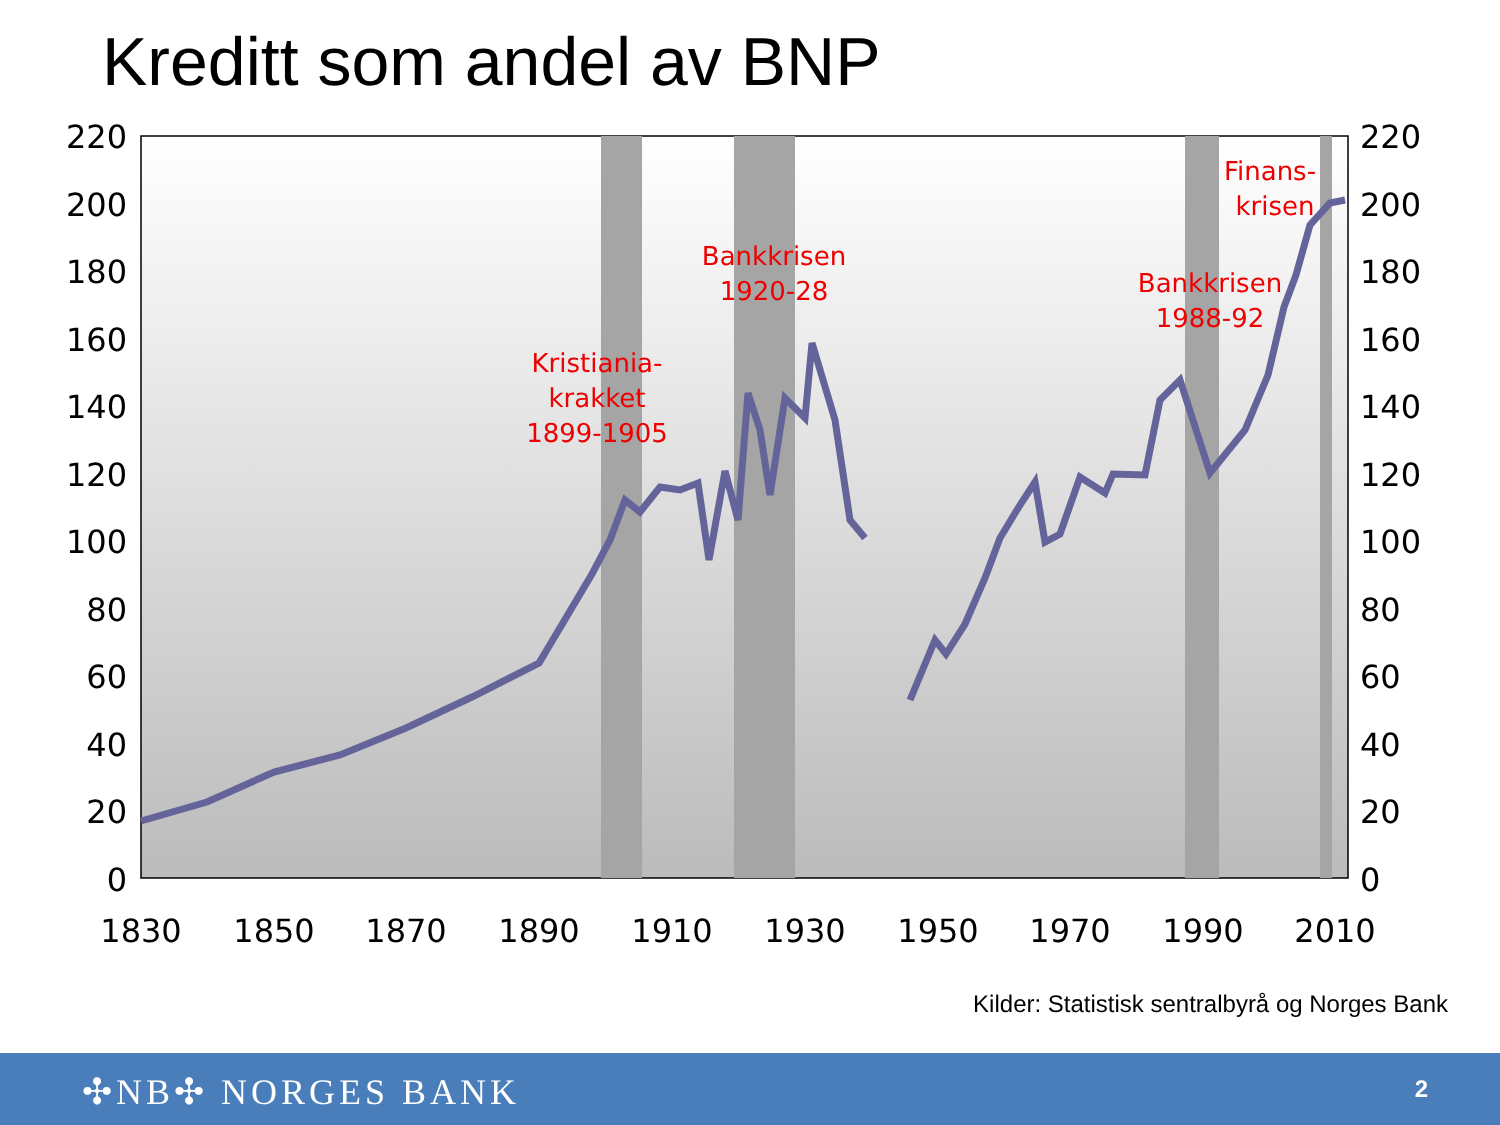Kreditt som andel av BNP
220
200
180
160
140
120
100
80
60
40
20
0
220
200
180
160
140
120
100
80
60
40
20
0
1830
1850
1870
1890
1910
1930
1950
1970
1990
2010
Kristiania-
krakket
1899-1905
Bankkrisen
1920-28
Bankkrisen
1988-92
Finans-
krisen
Kilder: Statistisk sentralbyrå og Norges Bank
✣NB✣ NORGES BANK 2